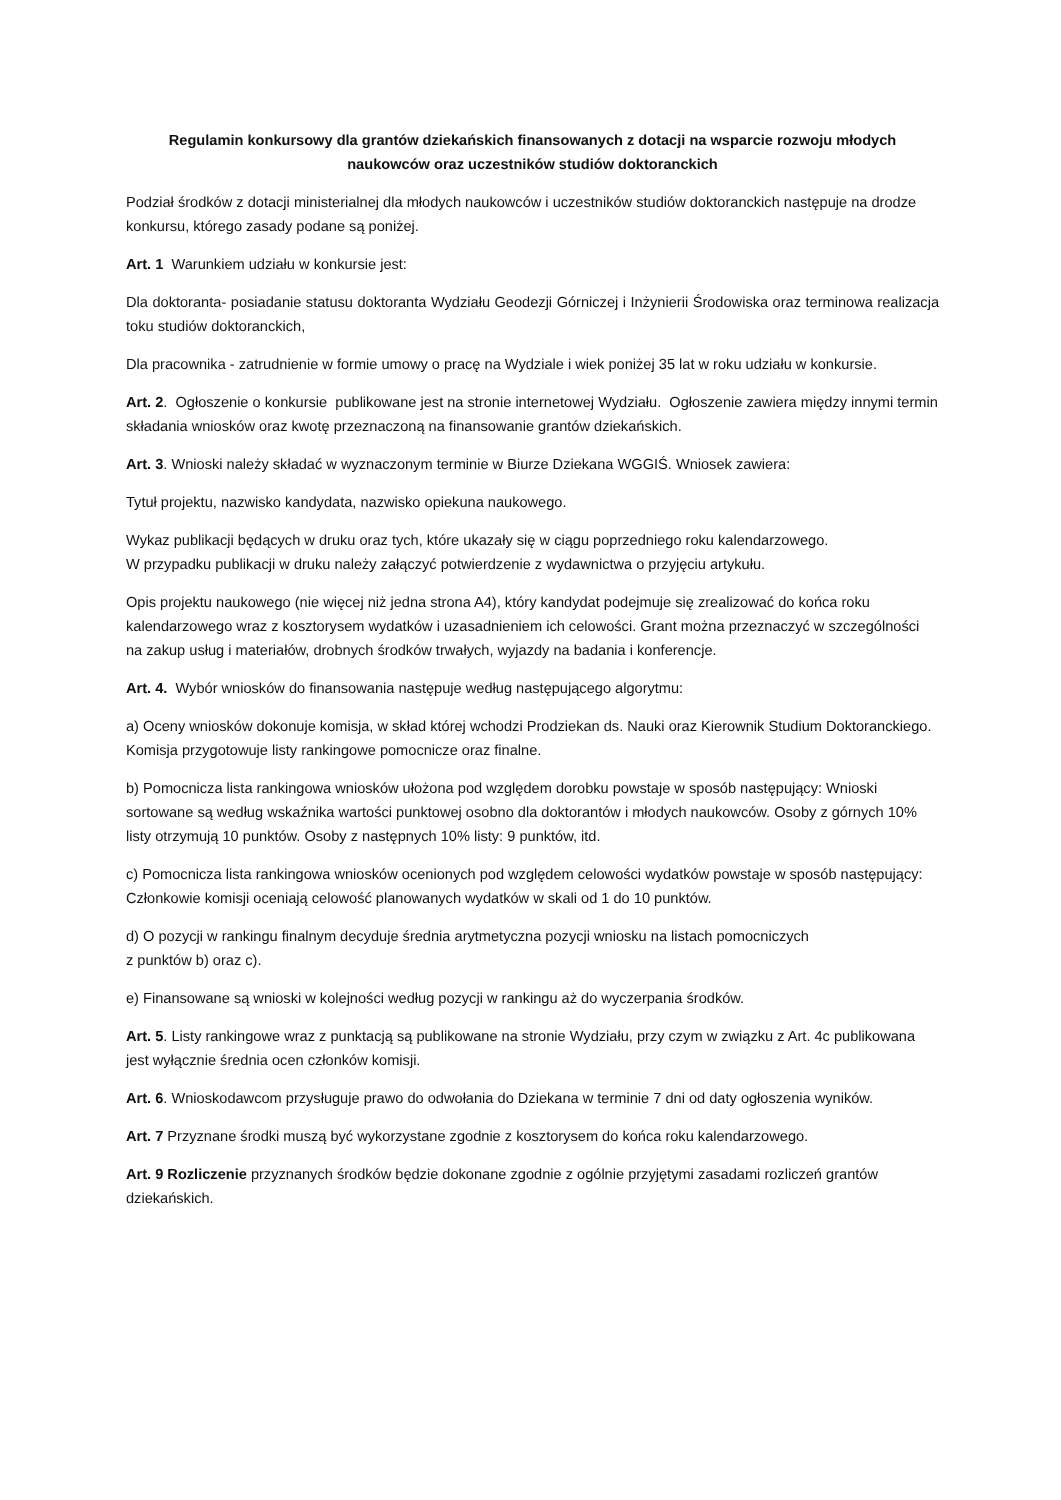Regulamin konkursowy dla grantów dziekańskich finansowanych z dotacji na wsparcie rozwoju młodych naukowców oraz uczestników studiów doktoranckich
Podział środków z dotacji ministerialnej dla młodych naukowców i uczestników studiów doktoranckich następuje na drodze konkursu, którego zasady podane są poniżej.
Art. 1 Warunkiem udziału w konkursie jest:
Dla doktoranta- posiadanie statusu doktoranta Wydziału Geodezji Górniczej i Inżynierii Środowiska oraz terminowa realizacja toku studiów doktoranckich,
Dla pracownika - zatrudnienie w formie umowy o pracę na Wydziale i wiek poniżej 35 lat w roku udziału w konkursie.
Art. 2. Ogłoszenie o konkursie publikowane jest na stronie internetowej Wydziału. Ogłoszenie zawiera między innymi termin składania wniosków oraz kwotę przeznaczoną na finansowanie grantów dziekańskich.
Art. 3. Wnioski należy składać w wyznaczonym terminie w Biurze Dziekana WGGIŚ. Wniosek zawiera:
Tytuł projektu, nazwisko kandydata, nazwisko opiekuna naukowego.
Wykaz publikacji będących w druku oraz tych, które ukazały się w ciągu poprzedniego roku kalendarzowego.
W przypadku publikacji w druku należy załączyć potwierdzenie z wydawnictwa o przyjęciu artykułu.
Opis projektu naukowego (nie więcej niż jedna strona A4), który kandydat podejmuje się zrealizować do końca roku kalendarzowego wraz z kosztorysem wydatków i uzasadnieniem ich celowości. Grant można przeznaczyć w szczególności na zakup usług i materiałów, drobnych środków trwałych, wyjazdy na badania i konferencje.
Art. 4. Wybór wniosków do finansowania następuje według następującego algorytmu:
a) Oceny wniosków dokonuje komisja, w skład której wchodzi Prodziekan ds. Nauki oraz Kierownik Studium Doktoranckiego. Komisja przygotowuje listy rankingowe pomocnicze oraz finalne.
b) Pomocnicza lista rankingowa wniosków ułożona pod względem dorobku powstaje w sposób następujący: Wnioski sortowane są według wskaźnika wartości punktowej osobno dla doktorantów i młodych naukowców. Osoby z górnych 10% listy otrzymują 10 punktów. Osoby z następnych 10% listy: 9 punktów, itd.
c) Pomocnicza lista rankingowa wniosków ocenionych pod względem celowości wydatków powstaje w sposób następujący: Członkowie komisji oceniają celowość planowanych wydatków w skali od 1 do 10 punktów.
d) O pozycji w rankingu finalnym decyduje średnia arytmetyczna pozycji wniosku na listach pomocniczych
z punktów b) oraz c).
e) Finansowane są wnioski w kolejności według pozycji w rankingu aż do wyczerpania środków.
Art. 5. Listy rankingowe wraz z punktacją są publikowane na stronie Wydziału, przy czym w związku z Art. 4c publikowana jest wyłącznie średnia ocen członków komisji.
Art. 6. Wnioskodawcom przysługuje prawo do odwołania do Dziekana w terminie 7 dni od daty ogłoszenia wyników.
Art. 7 Przyznane środki muszą być wykorzystane zgodnie z kosztorysem do końca roku kalendarzowego.
Art. 9 Rozliczenie przyznanych środków będzie dokonane zgodnie z ogólnie przyjętymi zasadami rozliczeń grantów dziekańskich.